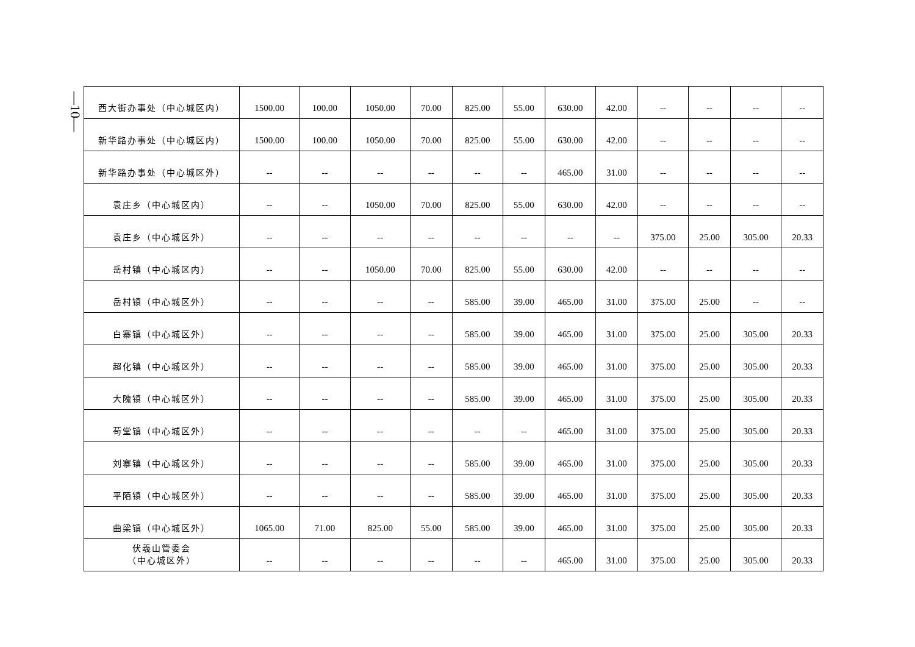—10—
| 西大街办事处（中心城区内） | 1500.00 | 100.00 | 1050.00 | 70.00 | 825.00 | 55.00 | 630.00 | 42.00 | -- | -- | -- | -- |
| 新华路办事处（中心城区内） | 1500.00 | 100.00 | 1050.00 | 70.00 | 825.00 | 55.00 | 630.00 | 42.00 | -- | -- | -- | -- |
| 新华路办事处（中心城区外） | -- | -- | -- | -- | -- | -- | 465.00 | 31.00 | -- | -- | -- | -- |
| 袁庄乡（中心城区内） | -- | -- | 1050.00 | 70.00 | 825.00 | 55.00 | 630.00 | 42.00 | -- | -- | -- | -- |
| 袁庄乡（中心城区外） | -- | -- | -- | -- | -- | -- | -- | -- | 375.00 | 25.00 | 305.00 | 20.33 |
| 岳村镇（中心城区内） | -- | -- | 1050.00 | 70.00 | 825.00 | 55.00 | 630.00 | 42.00 | -- | -- | -- | -- |
| 岳村镇（中心城区外） | -- | -- | -- | -- | 585.00 | 39.00 | 465.00 | 31.00 | 375.00 | 25.00 | -- | -- |
| 白寨镇（中心城区外） | -- | -- | -- | -- | 585.00 | 39.00 | 465.00 | 31.00 | 375.00 | 25.00 | 305.00 | 20.33 |
| 超化镇（中心城区外） | -- | -- | -- | -- | 585.00 | 39.00 | 465.00 | 31.00 | 375.00 | 25.00 | 305.00 | 20.33 |
| 大隗镇（中心城区外） | -- | -- | -- | -- | 585.00 | 39.00 | 465.00 | 31.00 | 375.00 | 25.00 | 305.00 | 20.33 |
| 苟堂镇（中心城区外） | -- | -- | -- | -- | -- | -- | 465.00 | 31.00 | 375.00 | 25.00 | 305.00 | 20.33 |
| 刘寨镇（中心城区外） | -- | -- | -- | -- | 585.00 | 39.00 | 465.00 | 31.00 | 375.00 | 25.00 | 305.00 | 20.33 |
| 平陌镇（中心城区外） | -- | -- | -- | -- | 585.00 | 39.00 | 465.00 | 31.00 | 375.00 | 25.00 | 305.00 | 20.33 |
| 曲梁镇（中心城区外） | 1065.00 | 71.00 | 825.00 | 55.00 | 585.00 | 39.00 | 465.00 | 31.00 | 375.00 | 25.00 | 305.00 | 20.33 |
| 伏羲山管委会 （中心城区外） | -- | -- | -- | -- | -- | -- | 465.00 | 31.00 | 375.00 | 25.00 | 305.00 | 20.33 |